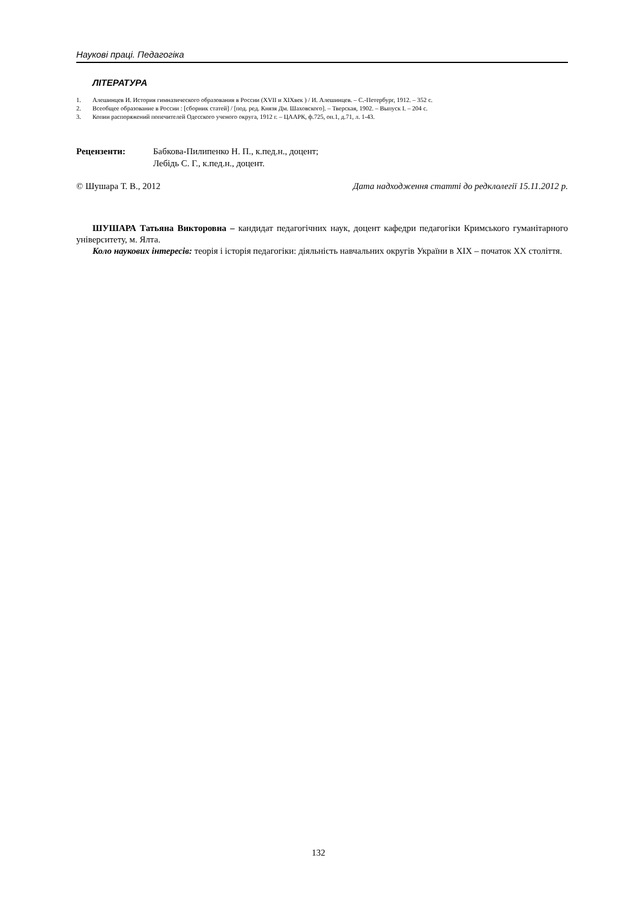Наукові праці. Педагогіка
ЛІТЕРАТУРА
1. Алешинцев И. История гимназического образования в России (XVII и XIXвек ) / И. Алешинцев. – С.-Петербург, 1912. – 352 с.
2. Всеобщее образование в России : [сборник статей] / [под. ред. Князя Дм. Шаховского]. – Тверская, 1902. – Выпуск I. – 204 с.
3. Копии распоряжений попечителей Одесского ученого округа, 1912 г. – ЦААРК, ф.725, оп.1, д.71, л. 1-43.
Рецензенти: Бабкова-Пилипенко Н. П., к.пед.н., доцент;
Лебідь С. Г., к.пед.н., доцент.
© Шушара Т. В., 2012 Дата надходження статті до редклолегії 15.11.2012 р.
ШУШАРА Татьяна Викторовна – кандидат педагогічних наук, доцент кафедри педагогіки Кримського гуманітарного університету, м. Ялта.
Коло наукових інтересів: теорія і історія педагогіки: діяльність навчальних округів України в XIX – початок XX століття.
132